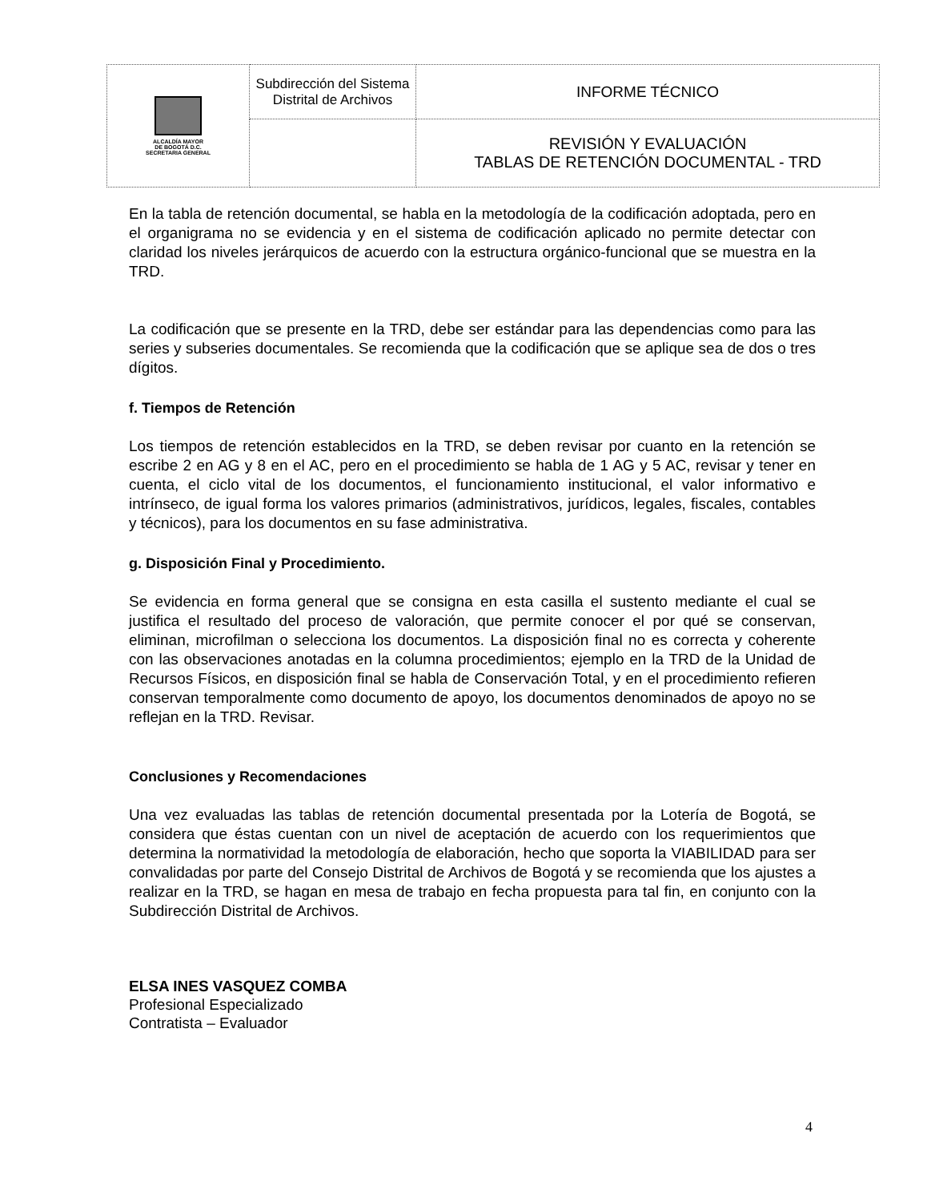| ALCALDÍA MAYOR DE BOGOTÁ D.C. SECRETARIA GENERAL | Subdirección del Sistema Distrital de Archivos | INFORME TÉCNICO |
| | | REVISIÓN Y EVALUACIÓN TABLAS DE RETENCIÓN DOCUMENTAL - TRD |
En la tabla de retención documental, se habla en la metodología de la codificación adoptada, pero en el organigrama no se evidencia y en el sistema de codificación aplicado no permite detectar con claridad los niveles jerárquicos de acuerdo con la estructura orgánico-funcional que se muestra en la TRD.
La codificación que se presente en la TRD, debe ser estándar para las dependencias como para las series y subseries documentales. Se recomienda que la codificación que se aplique sea de dos o tres dígitos.
f. Tiempos de Retención
Los tiempos de retención establecidos en la TRD, se deben revisar por cuanto en la retención se escribe 2 en AG y 8 en el AC, pero en el procedimiento se habla de 1 AG y 5 AC, revisar y tener en cuenta, el ciclo vital de los documentos, el funcionamiento institucional, el valor informativo e intrínseco, de igual forma los valores primarios (administrativos, jurídicos, legales, fiscales, contables y técnicos), para los documentos en su fase administrativa.
g. Disposición Final y Procedimiento.
Se evidencia en forma general que se consigna en esta casilla el sustento mediante el cual se justifica el resultado del proceso de valoración, que permite conocer el por qué se conservan, eliminan, microfilman o selecciona los documentos. La disposición final no es correcta y coherente con las observaciones anotadas en la columna procedimientos; ejemplo en la TRD de la Unidad de Recursos Físicos, en disposición final se habla de Conservación Total, y en el procedimiento refieren conservan temporalmente como documento de apoyo, los documentos denominados de apoyo no se reflejan en la TRD. Revisar.
Conclusiones y Recomendaciones
Una vez evaluadas las tablas de retención documental presentada por la Lotería de Bogotá, se considera que éstas cuentan con un nivel de aceptación de acuerdo con los requerimientos que determina la normatividad la metodología de elaboración, hecho que soporta la VIABILIDAD para ser convalidadas por parte del Consejo Distrital de Archivos de Bogotá y se recomienda que los ajustes a realizar en la TRD, se hagan en mesa de trabajo en fecha propuesta para tal fin, en conjunto con la Subdirección Distrital de Archivos.
ELSA INES VASQUEZ COMBA
Profesional Especializado
Contratista – Evaluador
4